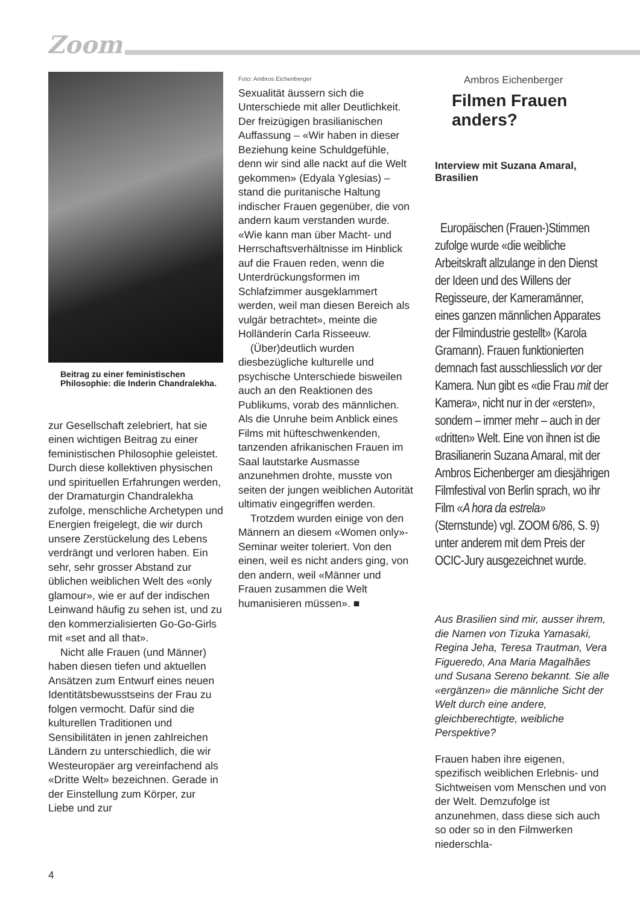Zoom
Beitrag zu einer feministischen Philosophie: die Inderin Chandralekha.
zur Gesellschaft zelebriert, hat sie einen wichtigen Beitrag zu einer feministischen Philosophie geleistet. Durch diese kollektiven physischen und spirituellen Erfahrungen werden, der Dramaturgin Chandralekha zufolge, menschliche Archetypen und Energien freigelegt, die wir durch unsere Zerstückelung des Lebens verdrängt und verloren haben. Ein sehr, sehr grosser Abstand zur üblichen weiblichen Welt des «only glamour», wie er auf der indischen Leinwand häufig zu sehen ist, und zu den kommerzialisierten Go-Go-Girls mit «set and all that».
Nicht alle Frauen (und Männer) haben diesen tiefen und aktuellen Ansätzen zum Entwurf eines neuen Identitätsbewusstseins der Frau zu folgen vermocht. Dafür sind die kulturellen Traditionen und Sensibilitäten in jenen zahlreichen Ländern zu unterschiedlich, die wir Westeuropäer arg vereinfachend als «Dritte Welt» bezeichnen. Gerade in der Einstellung zum Körper, zur Liebe und zur
Foto: Ambros Eichenberger
Sexualität äussern sich die Unterschiede mit aller Deutlichkeit. Der freizügigen brasilianischen Auffassung – «Wir haben in dieser Beziehung keine Schuldgefühle, denn wir sind alle nackt auf die Welt gekommen» (Edyala Yglesias) – stand die puritanische Haltung indischer Frauen gegenüber, die von andern kaum verstanden wurde. «Wie kann man über Macht- und Herrschaftsverhältnisse im Hinblick auf die Frauen reden, wenn die Unterdrückungsformen im Schlafzimmer ausgeklammert werden, weil man diesen Bereich als vulgär betrachtet», meinte die Holländerin Carla Risseeuw.
(Über)deutlich wurden diesbezügliche kulturelle und psychische Unterschiede bisweilen auch an den Reaktionen des Publikums, vorab des männlichen. Als die Unruhe beim Anblick eines Films mit hüfteschwenkenden, tanzenden afrikanischen Frauen im Saal lautstarke Ausmasse anzunehmen drohte, musste von seiten der jungen weiblichen Autorität ultimativ eingegriffen werden.
Trotzdem wurden einige von den Männern an diesem «Women only»-Seminar weiter toleriert. Von den einen, weil es nicht anders ging, von den andern, weil «Männer und Frauen zusammen die Welt humanisieren müssen». ■
Ambros Eichenberger
Filmen Frauen anders?
Interview mit Suzana Amaral, Brasilien
Europäischen (Frauen-)Stimmen zufolge wurde «die weibliche Arbeitskraft allzulange in den Dienst der Ideen und des Willens der Regisseure, der Kameramänner, eines ganzen männlichen Apparates der Filmindustrie gestellt» (Karola Gramann). Frauen funktionierten demnach fast ausschliesslich vor der Kamera. Nun gibt es «die Frau mit der Kamera», nicht nur in der «ersten», sondern – immer mehr – auch in der «dritten» Welt. Eine von ihnen ist die Brasilianerin Suzana Amaral, mit der Ambros Eichenberger am diesjährigen Filmfestival von Berlin sprach, wo ihr Film «A hora da estrela» (Sternstunde) vgl. ZOOM 6/86, S. 9) unter anderem mit dem Preis der OCIC-Jury ausgezeichnet wurde.
Aus Brasilien sind mir, ausser ihrem, die Namen von Tizuka Yamasaki, Regina Jeha, Teresa Trautman, Vera Figueredo, Ana Maria Magalhães und Susana Sereno bekannt. Sie alle «ergänzen» die männliche Sicht der Welt durch eine andere, gleichberechtigte, weibliche Perspektive?
Frauen haben ihre eigenen, spezifisch weiblichen Erlebnis- und Sichtweisen vom Menschen und von der Welt. Demzufolge ist anzunehmen, dass diese sich auch so oder so in den Filmwerken niederschla-
4